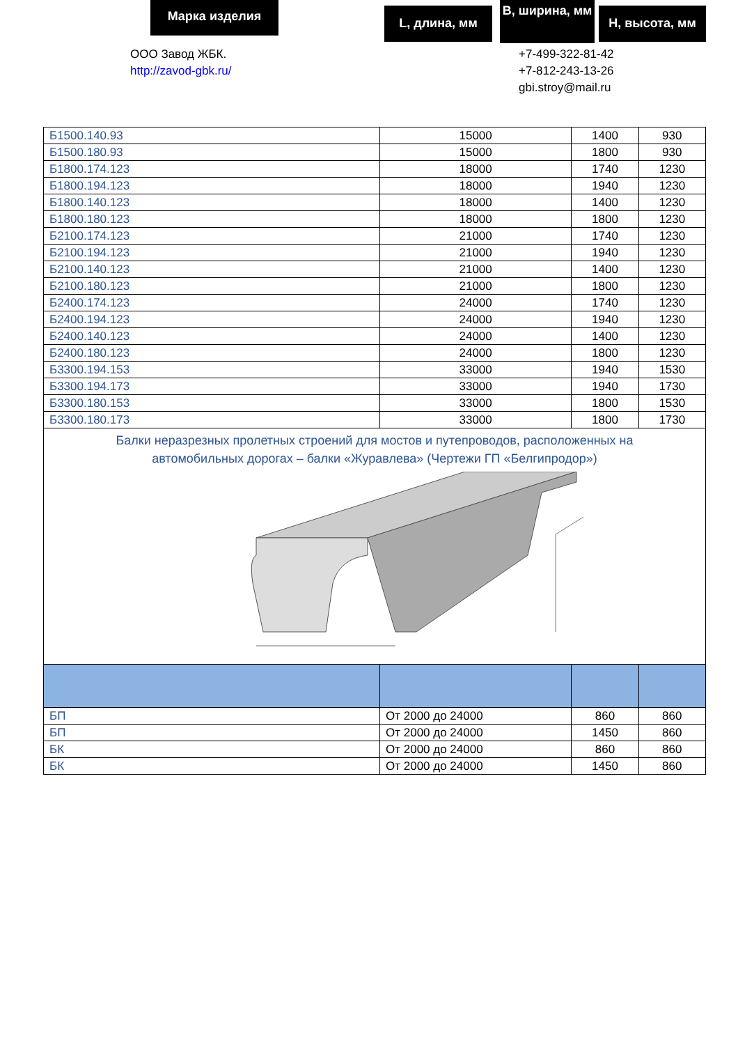Марка изделия L, длина, мм
B, ширина, мм
H, высота, мм
ООО Завод ЖБК.
http://zavod-gbk.ru/
+7-499-322-81-42
+7-812-243-13-26
gbi.stroy@mail.ru
| Б1500.140.93 | 15000 | 1400 | 930 |
| Б1500.180.93 | 15000 | 1800 | 930 |
| Б1800.174.123 | 18000 | 1740 | 1230 |
| Б1800.194.123 | 18000 | 1940 | 1230 |
| Б1800.140.123 | 18000 | 1400 | 1230 |
| Б1800.180.123 | 18000 | 1800 | 1230 |
| Б2100.174.123 | 21000 | 1740 | 1230 |
| Б2100.194.123 | 21000 | 1940 | 1230 |
| Б2100.140.123 | 21000 | 1400 | 1230 |
| Б2100.180.123 | 21000 | 1800 | 1230 |
| Б2400.174.123 | 24000 | 1740 | 1230 |
| Б2400.194.123 | 24000 | 1940 | 1230 |
| Б2400.140.123 | 24000 | 1400 | 1230 |
| Б2400.180.123 | 24000 | 1800 | 1230 |
| Б3300.194.153 | 33000 | 1940 | 1530 |
| Б3300.194.173 | 33000 | 1940 | 1730 |
| Б3300.180.153 | 33000 | 1800 | 1530 |
| Б3300.180.173 | 33000 | 1800 | 1730 |
| Балки неразрезных пролетных строений для мостов и путепроводов, расположенных на автомобильных дорогах – балки «Журавлева» (Чертежи ГП «Белгипродор») | | | |
| БП | От 2000 до 24000 | 860 | 860 |
| БП | От 2000 до 24000 | 1450 | 860 |
| БК | От 2000 до 24000 | 860 | 860 |
| БК | От 2000 до 24000 | 1450 | 860 |